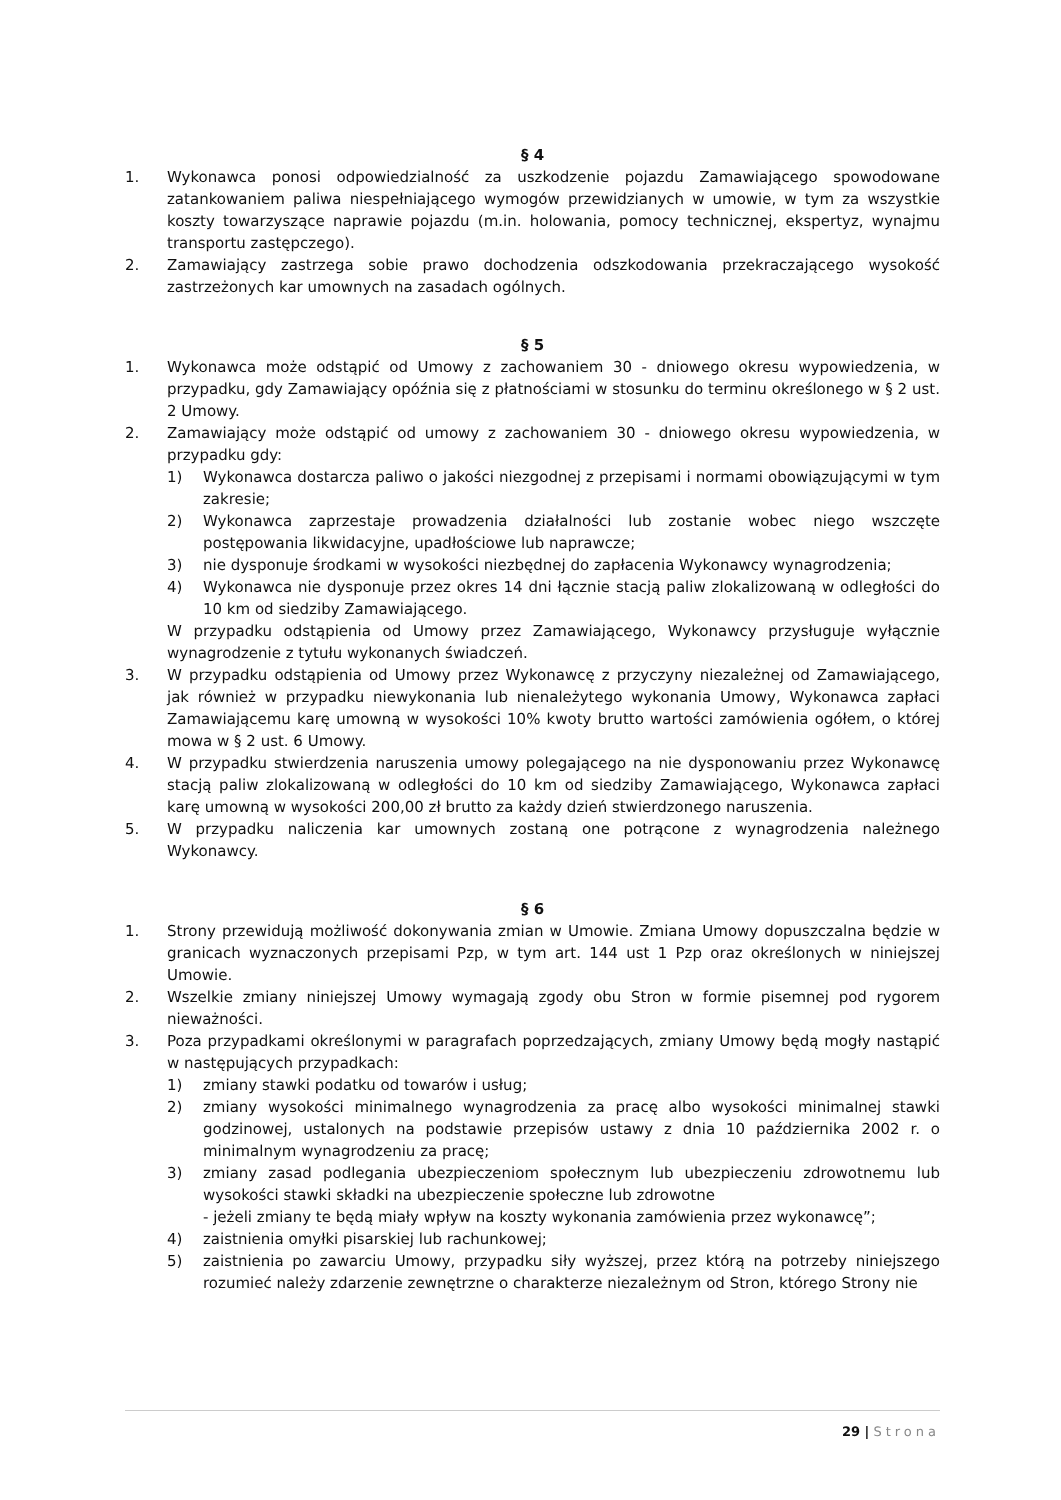§ 4
1. Wykonawca ponosi odpowiedzialność za uszkodzenie pojazdu Zamawiającego spowodowane zatankowaniem paliwa niespełniającego wymogów przewidzianych w umowie, w tym za wszystkie koszty towarzyszące naprawie pojazdu (m.in. holowania, pomocy technicznej, ekspertyz, wynajmu transportu zastępczego).
2. Zamawiający zastrzega sobie prawo dochodzenia odszkodowania przekraczającego wysokość zastrzeżonych kar umownych na zasadach ogólnych.
§ 5
1. Wykonawca może odstąpić od Umowy z zachowaniem 30 - dniowego okresu wypowiedzenia, w przypadku, gdy Zamawiający opóźnia się z płatnościami w stosunku do terminu określonego w § 2 ust. 2 Umowy.
2. Zamawiający może odstąpić od umowy z zachowaniem 30 - dniowego okresu wypowiedzenia, w przypadku gdy:
1) Wykonawca dostarcza paliwo o jakości niezgodnej z przepisami i normami obowiązującymi w tym zakresie;
2) Wykonawca zaprzestaje prowadzenia działalności lub zostanie wobec niego wszczęte postępowania likwidacyjne, upadłościowe lub naprawcze;
3) nie dysponuje środkami w wysokości niezbędnej do zapłacenia Wykonawcy wynagrodzenia;
4) Wykonawca nie dysponuje przez okres 14 dni łącznie stacją paliw zlokalizowaną w odległości do 10 km od siedziby Zamawiającego.
W przypadku odstąpienia od Umowy przez Zamawiającego, Wykonawcy przysługuje wyłącznie wynagrodzenie z tytułu wykonanych świadczeń.
3. W przypadku odstąpienia od Umowy przez Wykonawcę z przyczyny niezależnej od Zamawiającego, jak również w przypadku niewykonania lub nienależytego wykonania Umowy, Wykonawca zapłaci Zamawiającemu karę umowną w wysokości 10% kwoty brutto wartości zamówienia ogółem, o której mowa w § 2 ust. 6 Umowy.
4. W przypadku stwierdzenia naruszenia umowy polegającego na nie dysponowaniu przez Wykonawcę stacją paliw zlokalizowaną w odległości do 10 km od siedziby Zamawiającego, Wykonawca zapłaci karę umowną w wysokości 200,00 zł brutto za każdy dzień stwierdzonego naruszenia.
5. W przypadku naliczenia kar umownych zostaną one potrącone z wynagrodzenia należnego Wykonawcy.
§ 6
1. Strony przewidują możliwość dokonywania zmian w Umowie. Zmiana Umowy dopuszczalna będzie w granicach wyznaczonych przepisami Pzp, w tym art. 144 ust 1 Pzp oraz określonych w niniejszej Umowie.
2. Wszelkie zmiany niniejszej Umowy wymagają zgody obu Stron w formie pisemnej pod rygorem nieważności.
3. Poza przypadkami określonymi w paragrafach poprzedzających, zmiany Umowy będą mogły nastąpić w następujących przypadkach:
1) zmiany stawki podatku od towarów i usług;
2) zmiany wysokości minimalnego wynagrodzenia za pracę albo wysokości minimalnej stawki godzinowej, ustalonych na podstawie przepisów ustawy z dnia 10 października 2002 r. o minimalnym wynagrodzeniu za pracę;
3) zmiany zasad podlegania ubezpieczeniom społecznym lub ubezpieczeniu zdrowotnemu lub wysokości stawki składki na ubezpieczenie społeczne lub zdrowotne
- jeżeli zmiany te będą miały wpływ na koszty wykonania zamówienia przez wykonawcę”;
4) zaistnienia omyłki pisarskiej lub rachunkowej;
5) zaistnienia po zawarciu Umowy, przypadku siły wyższej, przez którą na potrzeby niniejszego rozumieć należy zdarzenie zewnętrzne o charakterze niezależnym od Stron, którego Strony nie
29 | Strona